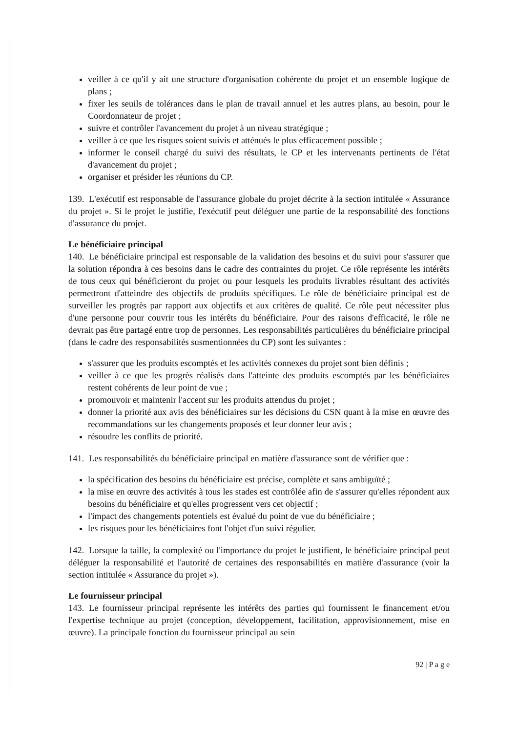veiller à ce qu'il y ait une structure d'organisation cohérente du projet et un ensemble logique de plans ;
fixer les seuils de tolérances dans le plan de travail annuel et les autres plans, au besoin, pour le Coordonnateur de projet ;
suivre et contrôler l'avancement du projet à un niveau stratégique ;
veiller à ce que les risques soient suivis et atténués le plus efficacement possible ;
informer le conseil chargé du suivi des résultats, le CP et les intervenants pertinents de l'état d'avancement du projet ;
organiser et présider les réunions du CP.
139. L'exécutif est responsable de l'assurance globale du projet décrite à la section intitulée « Assurance du projet ». Si le projet le justifie, l'exécutif peut déléguer une partie de la responsabilité des fonctions d'assurance du projet.
Le bénéficiaire principal
140. Le bénéficiaire principal est responsable de la validation des besoins et du suivi pour s'assurer que la solution répondra à ces besoins dans le cadre des contraintes du projet. Ce rôle représente les intérêts de tous ceux qui bénéficieront du projet ou pour lesquels les produits livrables résultant des activités permettront d'atteindre des objectifs de produits spécifiques. Le rôle de bénéficiaire principal est de surveiller les progrès par rapport aux objectifs et aux critères de qualité. Ce rôle peut nécessiter plus d'une personne pour couvrir tous les intérêts du bénéficiaire. Pour des raisons d'efficacité, le rôle ne devrait pas être partagé entre trop de personnes. Les responsabilités particulières du bénéficiaire principal (dans le cadre des responsabilités susmentionnées du CP) sont les suivantes :
s'assurer que les produits escomptés et les activités connexes du projet sont bien définis ;
veiller à ce que les progrès réalisés dans l'atteinte des produits escomptés par les bénéficiaires restent cohérents de leur point de vue ;
promouvoir et maintenir l'accent sur les produits attendus du projet ;
donner la priorité aux avis des bénéficiaires sur les décisions du CSN quant à la mise en œuvre des recommandations sur les changements proposés et leur donner leur avis ;
résoudre les conflits de priorité.
141. Les responsabilités du bénéficiaire principal en matière d'assurance sont de vérifier que :
la spécification des besoins du bénéficiaire est précise, complète et sans ambiguïté ;
la mise en œuvre des activités à tous les stades est contrôlée afin de s'assurer qu'elles répondent aux besoins du bénéficiaire et qu'elles progressent vers cet objectif ;
l'impact des changements potentiels est évalué du point de vue du bénéficiaire ;
les risques pour les bénéficiaires font l'objet d'un suivi régulier.
142. Lorsque la taille, la complexité ou l'importance du projet le justifient, le bénéficiaire principal peut déléguer la responsabilité et l'autorité de certaines des responsabilités en matière d'assurance (voir la section intitulée « Assurance du projet »).
Le fournisseur principal
143. Le fournisseur principal représente les intérêts des parties qui fournissent le financement et/ou l'expertise technique au projet (conception, développement, facilitation, approvisionnement, mise en œuvre). La principale fonction du fournisseur principal au sein
92 | P a g e